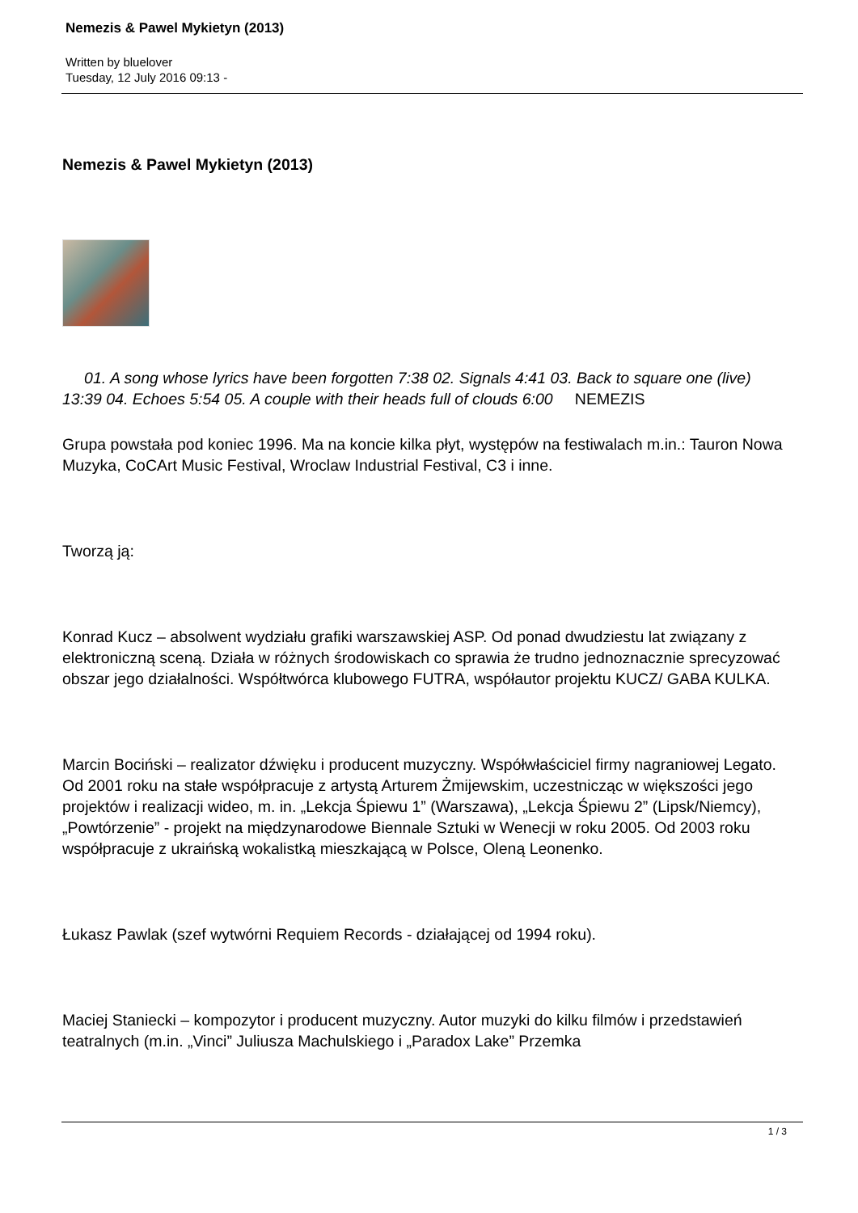Nemezis & Pawel Mykietyn (2013)
Written by bluelover
Tuesday, 12 July 2016 09:13 -
Nemezis & Pawel Mykietyn (2013)
01. A song whose lyrics have been forgotten 7:38 02. Signals 4:41 03. Back to square one (live) 13:39 04. Echoes 5:54 05. A couple with their heads full of clouds 6:00 NEMEZIS
Grupa powstała pod koniec 1996. Ma na koncie kilka płyt, występów na festiwalach m.in.: Tauron Nowa Muzyka, CoCArt Music Festival, Wroclaw Industrial Festival, C3 i inne.
Tworzą ją:
Konrad Kucz – absolwent wydziału grafiki warszawskiej ASP. Od ponad dwudziestu lat związany z elektroniczną sceną. Działa w różnych środowiskach co sprawia że trudno jednoznacznie sprecyzować obszar jego działalności. Współtwórca klubowego FUTRA, współautor projektu KUCZ/ GABA KULKA.
Marcin Bociński – realizator dźwięku i producent muzyczny. Współwłaściciel firmy nagraniowej Legato. Od 2001 roku na stałe współpracuje z artystą Arturem Żmijewskim, uczestnicząc w większości jego projektów i realizacji wideo, m. in. „Lekcja Śpiewu 1” (Warszawa), „Lekcja Śpiewu 2” (Lipsk/Niemcy), „Powtórzenie” - projekt na międzynarodowe Biennale Sztuki w Wenecji w roku 2005. Od 2003 roku współpracuje z ukraińską wokalistką mieszkającą w Polsce, Oleną Leonenko.
Łukasz Pawlak (szef wytwórni Requiem Records - działającej od 1994 roku).
Maciej Staniecki – kompozytor i producent muzyczny. Autor muzyki do kilku filmów i przedstawień teatralnych (m.in. „Vinci” Juliusza Machulskiego i „Paradox Lake” Przemka
1 / 3